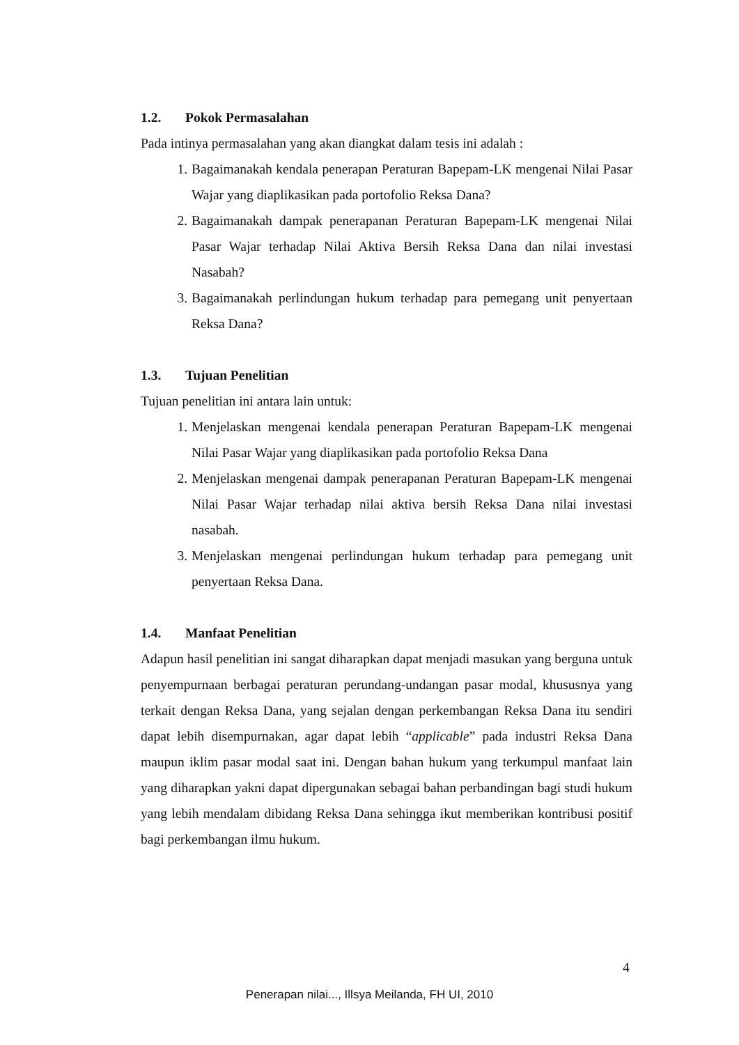1.2. Pokok Permasalahan
Pada intinya permasalahan yang akan diangkat dalam tesis ini adalah :
1. Bagaimanakah kendala penerapan Peraturan Bapepam-LK mengenai Nilai Pasar Wajar yang diaplikasikan pada portofolio Reksa Dana?
2. Bagaimanakah dampak penerapanan Peraturan Bapepam-LK mengenai Nilai Pasar Wajar terhadap Nilai Aktiva Bersih Reksa Dana dan nilai investasi Nasabah?
3. Bagaimanakah perlindungan hukum terhadap para pemegang unit penyertaan Reksa Dana?
1.3. Tujuan Penelitian
Tujuan penelitian ini antara lain untuk:
1. Menjelaskan mengenai kendala penerapan Peraturan Bapepam-LK mengenai Nilai Pasar Wajar yang diaplikasikan pada portofolio Reksa Dana
2. Menjelaskan mengenai dampak penerapanan Peraturan Bapepam-LK mengenai Nilai Pasar Wajar terhadap nilai aktiva bersih Reksa Dana nilai investasi nasabah.
3. Menjelaskan mengenai perlindungan hukum terhadap para pemegang unit penyertaan Reksa Dana.
1.4. Manfaat Penelitian
Adapun hasil penelitian ini sangat diharapkan dapat menjadi masukan yang berguna untuk penyempurnaan berbagai peraturan perundang-undangan pasar modal, khususnya yang terkait dengan Reksa Dana, yang sejalan dengan perkembangan Reksa Dana itu sendiri dapat lebih disempurnakan, agar dapat lebih “applicable” pada industri Reksa Dana maupun iklim pasar modal saat ini. Dengan bahan hukum yang terkumpul manfaat lain yang diharapkan yakni dapat dipergunakan sebagai bahan perbandingan bagi studi hukum yang lebih mendalam dibidang Reksa Dana sehingga ikut memberikan kontribusi positif bagi perkembangan ilmu hukum.
4
Penerapan nilai..., Illsya Meilanda, FH UI, 2010